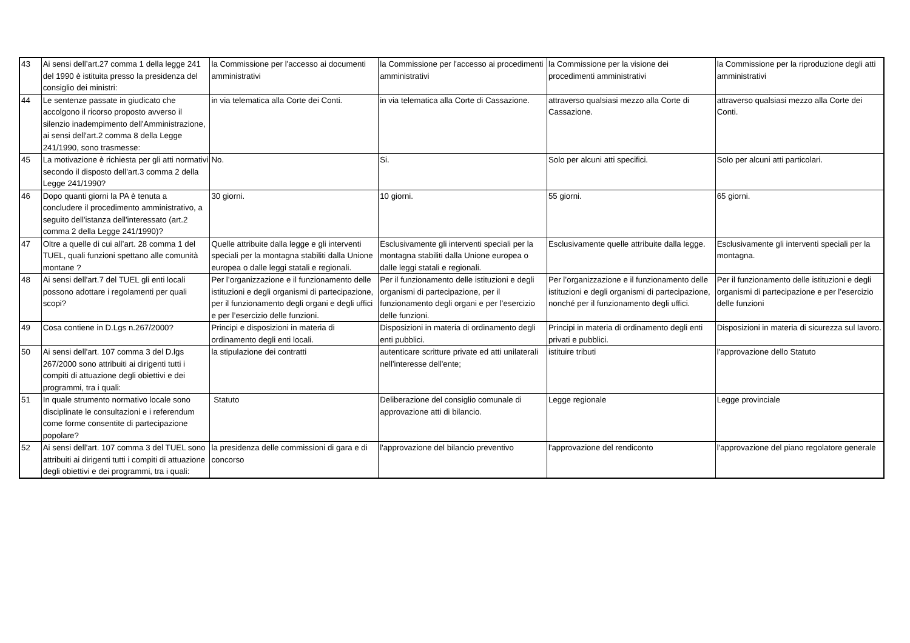| 43 | Ai sensi dell’art.27 comma 1 della legge 241 del 1990 è istituita presso la presidenza del consiglio dei ministri: | la Commissione per l'accesso ai documenti amministrativi | la Commissione per l'accesso ai procedimenti amministrativi | la Commissione per la visione dei procedimenti amministrativi | la Commissione per la riproduzione degli atti amministrativi |
| 44 | Le sentenze passate in giudicato che accolgono il ricorso proposto avverso il silenzio inadempimento dell'Amministrazione, ai sensi dell'art.2 comma 8 della Legge 241/1990, sono trasmesse: | in via telematica alla Corte dei Conti. | in via telematica alla Corte di Cassazione. | attraverso qualsiasi mezzo alla Corte di Cassazione. | attraverso qualsiasi mezzo alla Corte dei Conti. |
| 45 | La motivazione è richiesta per gli atti normativi secondo il disposto dell'art.3 comma 2 della Legge 241/1990? | No. | Si. | Solo per alcuni atti specifici. | Solo per alcuni atti particolari. |
| 46 | Dopo quanti giorni la PA è tenuta a concludere il procedimento amministrativo, a seguito dell'istanza dell'interessato (art.2 comma 2 della Legge 241/1990)? | 30 giorni. | 10 giorni. | 55 giorni. | 65 giorni. |
| 47 | Oltre a quelle di cui all’art. 28 comma 1 del TUEL, quali funzioni spettano alle comunità montane ? | Quelle attribuite dalla legge e gli interventi speciali per la montagna stabiliti dalla Unione europea o dalle leggi statali e regionali. | Esclusivamente gli interventi speciali per la montagna stabiliti dalla Unione europea o dalle leggi statali e regionali. | Esclusivamente quelle attribuite dalla legge. | Esclusivamente gli interventi speciali per la montagna. |
| 48 | Ai sensi dell'art.7 del TUEL gli enti locali possono adottare i regolamenti per quali scopi? | Per l’organizzazione e il funzionamento delle istituzioni e degli organismi di partecipazione, per il funzionamento degli organi e degli uffici e per l’esercizio delle funzioni. | Per il funzionamento delle istituzioni e degli organismi di partecipazione, per il funzionamento degli organi e per l’esercizio delle funzioni. | Per l’organizzazione e il funzionamento delle istituzioni e degli organismi di partecipazione, nonché per il funzionamento degli uffici. | Per il funzionamento delle istituzioni e degli organismi di partecipazione e per l’esercizio delle funzioni |
| 49 | Cosa contiene in D.Lgs n.267/2000? | Principi e disposizioni in materia di ordinamento degli enti locali. | Disposizioni in materia di ordinamento degli enti pubblici. | Principi in materia di ordinamento degli enti privati e pubblici. | Disposizioni in materia di sicurezza sul lavoro. |
| 50 | Ai sensi dell'art. 107 comma 3 del D.lgs 267/2000 sono attribuiti ai dirigenti tutti i compiti di attuazione degli obiettivi e dei programmi, tra i quali: | la stipulazione dei contratti | autenticare scritture private ed atti unilaterali nell'interesse dell'ente; | istituire tributi | l'approvazione dello Statuto |
| 51 | In quale strumento normativo locale sono disciplinate le consultazioni e i referendum come forme consentite di partecipazione popolare? | Statuto | Deliberazione del consiglio comunale di approvazione atti di bilancio. | Legge regionale | Legge provinciale |
| 52 | Ai sensi dell'art. 107 comma 3 del TUEL sono attribuiti ai dirigenti tutti i compiti di attuazione degli obiettivi e dei programmi, tra i quali: | la presidenza delle commissioni di gara e di concorso | l'approvazione del bilancio preventivo | l'approvazione del rendiconto | l'approvazione del piano regolatore generale |